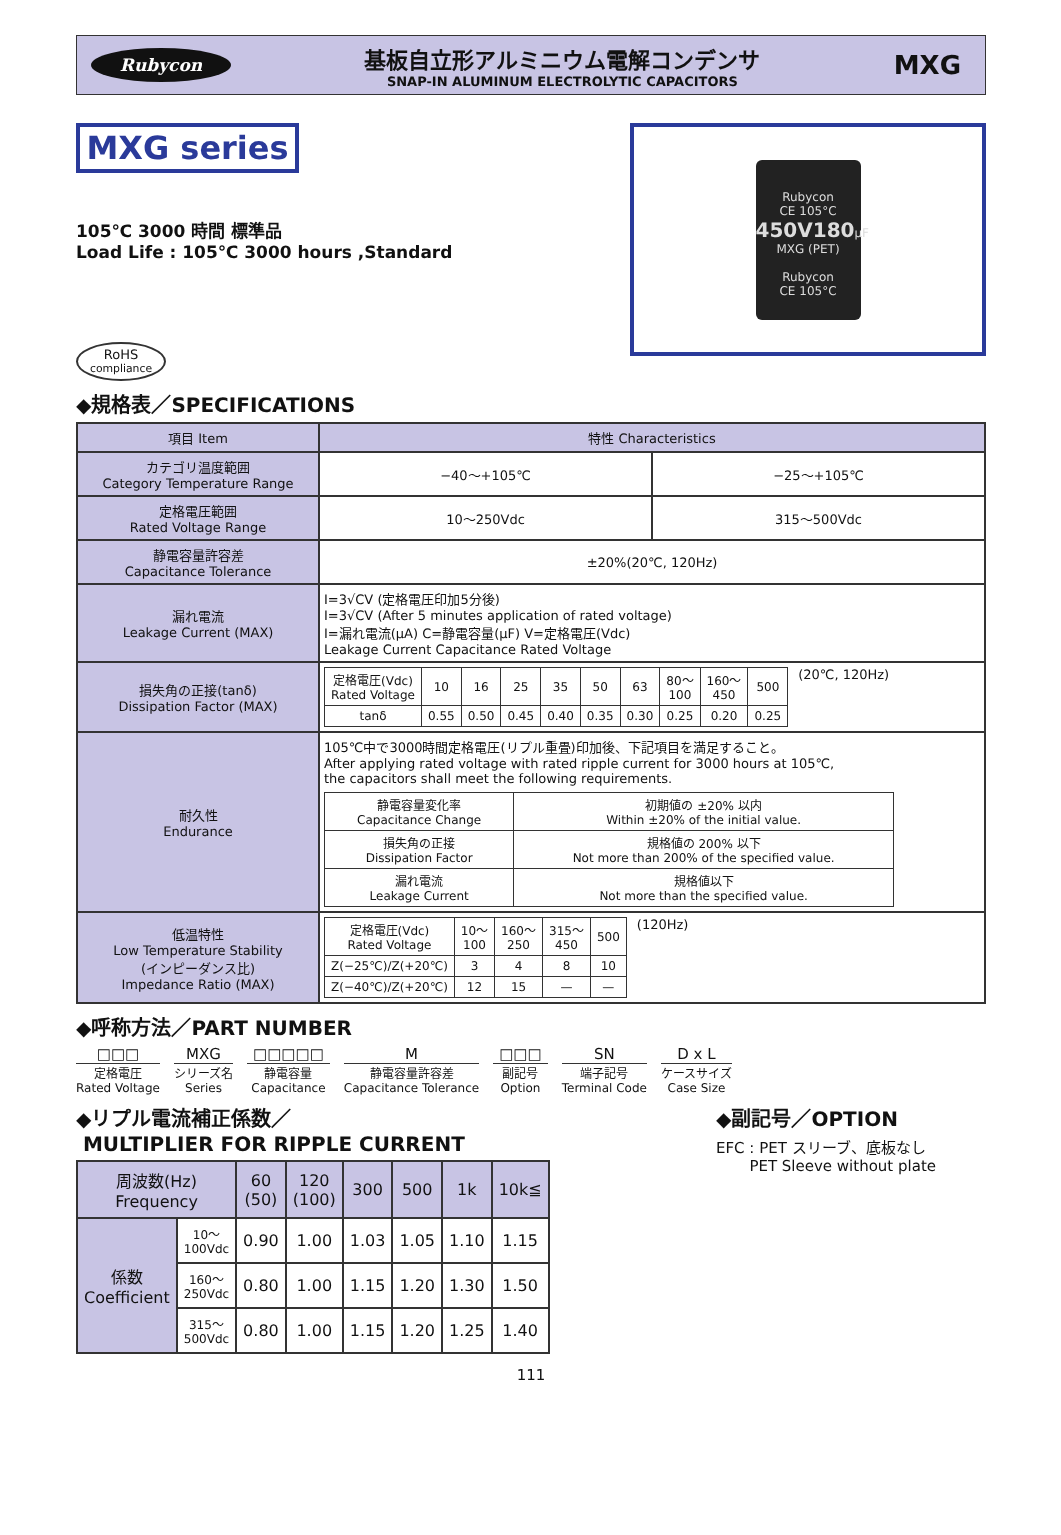Rubycon
基板自立形アルミニウム電解コンデンサ
SNAP-IN ALUMINUM ELECTROLYTIC CAPACITORS
MXG
MXG series
105℃ 3000 時間 標準品
Load Life : 105℃ 3000 hours ,Standard
RoHS
compliance
Rubycon
CE 105°C
450V180μF
MXG (PET)
Rubycon
CE 105°C
◆規格表／SPECIFICATIONS
| 項目 Item | 特性 Characteristics | |
| --- | --- | --- |
| カテゴリ温度範囲 Category Temperature Range | −40〜+105℃ | −25〜+105℃ |
| 定格電圧範囲 Rated Voltage Range | 10〜250Vdc | 315〜500Vdc |
| 静電容量許容差 Capacitance Tolerance | ±20%(20℃, 120Hz) | |
| 漏れ電流 Leakage Current (MAX) | I=3√CV (定格電圧印加5分後) I=3√CV (After 5 minutes application of rated voltage) I=漏れ電流(μA) C=静電容量(μF) V=定格電圧(Vdc) Leakage Current Capacitance Rated Voltage | |
| 損失角の正接(tanδ) Dissipation Factor (MAX) | / 定格電圧(Vdc) Rated Voltage / 10 / 16 / 25 / 35 / 50 / 63 / 80〜 100 / 160〜 450 / 500 / / tanδ / 0.55 / 0.50 / 0.45 / 0.40 / 0.35 / 0.30 / 0.25 / 0.20 / 0.25 / (20℃, 120Hz) | |
| 耐久性 Endurance | 105℃中で3000時間定格電圧(リプル重畳)印加後、下記項目を満足すること。 After applying rated voltage with rated ripple current for 3000 hours at 105℃, the capacitors shall meet the following requirements. / 静電容量変化率 Capacitance Change / 初期値の ±20% 以内 Within ±20% of the initial value. / / 損失角の正接 Dissipation Factor / 規格値の 200% 以下 Not more than 200% of the specified value. / / 漏れ電流 Leakage Current / 規格値以下 Not more than the specified value. / | |
| 低温特性 Low Temperature Stability (インピーダンス比) Impedance Ratio (MAX) | / 定格電圧(Vdc) Rated Voltage / 10〜 100 / 160〜 250 / 315〜 450 / 500 / / Z(−25℃)/Z(+20℃) / 3 / 4 / 8 / 10 / / Z(−40℃)/Z(+20℃) / 12 / 15 / — / — / (120Hz) | |
◆呼称方法／PART NUMBER
□□□
定格電圧
Rated Voltage
MXG
シリーズ名
Series
□□□□□
静電容量
Capacitance
M静電容量許容差
Capacitance Tolerance
□□□
副記号
Option
SN
端子記号
Terminal Code
D x L
ケースサイズ
Case Size
◆リプル電流補正係数／
MULTIPLIER FOR RIPPLE CURRENT
| 周波数(Hz) Frequency | | 60 (50) | 120 (100) | 300 | 500 | 1k | 10k≦ |
| --- | --- | --- | --- | --- | --- | --- | --- |
| 係数 Coefficient | 10〜 100Vdc | 0.90 | 1.00 | 1.03 | 1.05 | 1.10 | 1.15 |
| | 160〜 250Vdc | 0.80 | 1.00 | 1.15 | 1.20 | 1.30 | 1.50 |
| | 315〜 500Vdc | 0.80 | 1.00 | 1.15 | 1.20 | 1.25 | 1.40 |
◆副記号／OPTION
EFC : PET スリーブ、底板なし
PET Sleeve without plate
111